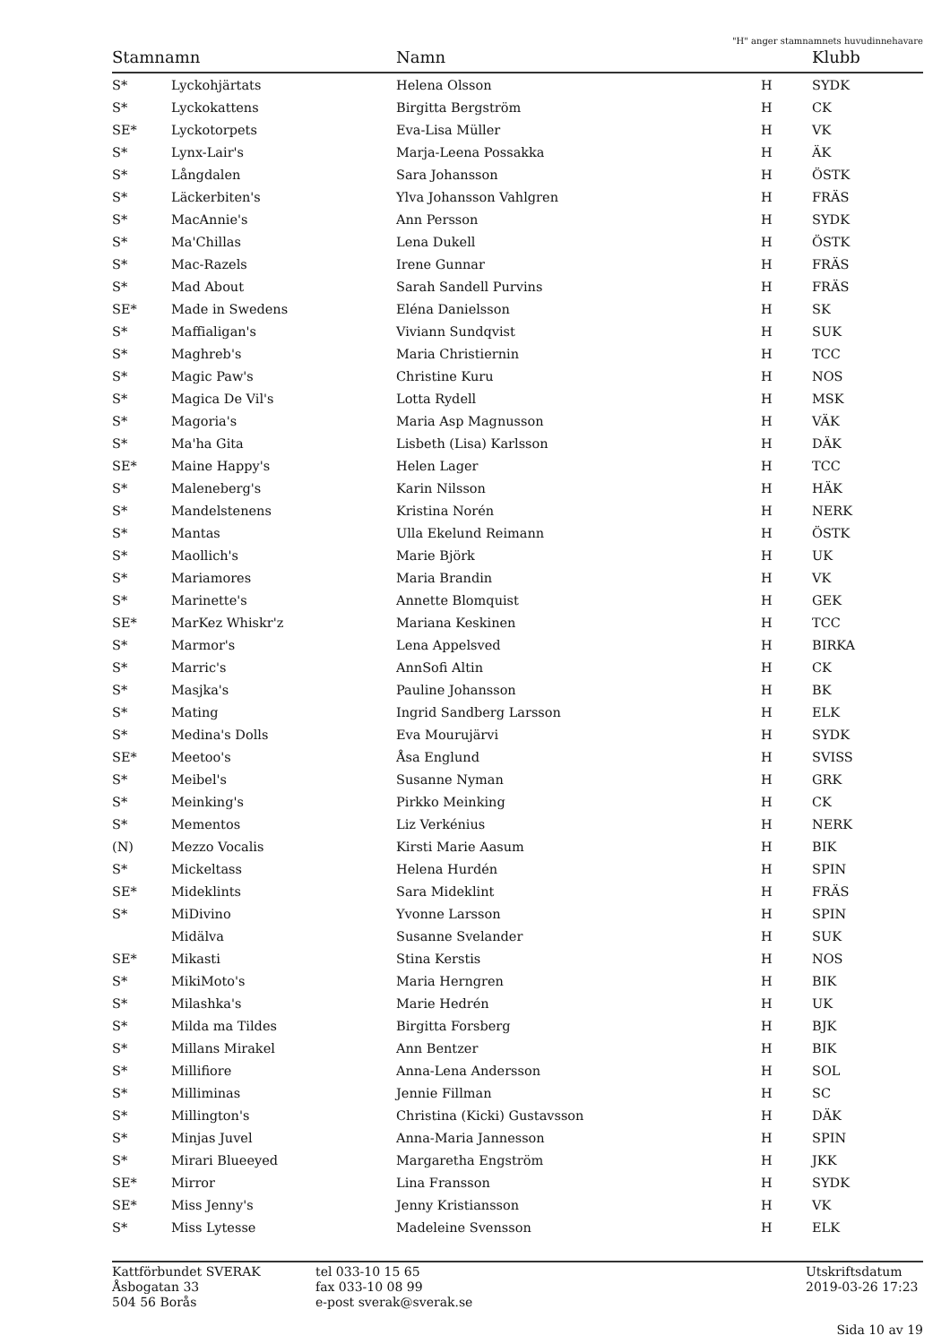"H" anger stamnamnets huvudinnehavare
| Stamnamn | | Namn | | Klubb |
| --- | --- | --- | --- | --- |
| S* | Lyckohjärtats | Helena Olsson | H | SYDK |
| S* | Lyckokattens | Birgitta Bergström | H | CK |
| SE* | Lyckotorpets | Eva-Lisa Müller | H | VK |
| S* | Lynx-Lair's | Marja-Leena Possakka | H | ÄK |
| S* | Långdalen | Sara Johansson | H | ÖSTK |
| S* | Läckerbiten's | Ylva Johansson Vahlgren | H | FRÄS |
| S* | MacAnnie's | Ann Persson | H | SYDK |
| S* | Ma'Chillas | Lena Dukell | H | ÖSTK |
| S* | Mac-Razels | Irene Gunnar | H | FRÄS |
| S* | Mad About | Sarah Sandell Purvins | H | FRÄS |
| SE* | Made in Swedens | Eléna Danielsson | H | SK |
| S* | Maffialigan's | Viviann Sundqvist | H | SUK |
| S* | Maghreb's | Maria Christiernin | H | TCC |
| S* | Magic Paw's | Christine Kuru | H | NOS |
| S* | Magica De Vil's | Lotta Rydell | H | MSK |
| S* | Magoria's | Maria Asp Magnusson | H | VÄK |
| S* | Ma'ha Gita | Lisbeth (Lisa) Karlsson | H | DÄK |
| SE* | Maine Happy's | Helen Lager | H | TCC |
| S* | Maleneberg's | Karin Nilsson | H | HÄK |
| S* | Mandelstenens | Kristina Norén | H | NERK |
| S* | Mantas | Ulla Ekelund Reimann | H | ÖSTK |
| S* | Maollich's | Marie Björk | H | UK |
| S* | Mariamores | Maria Brandin | H | VK |
| S* | Marinette's | Annette Blomquist | H | GEK |
| SE* | MarKez Whiskr'z | Mariana Keskinen | H | TCC |
| S* | Marmor's | Lena Appelsved | H | BIRKA |
| S* | Marric's | AnnSofi Altin | H | CK |
| S* | Masjka's | Pauline Johansson | H | BK |
| S* | Mating | Ingrid Sandberg Larsson | H | ELK |
| S* | Medina's Dolls | Eva Mourujärvi | H | SYDK |
| SE* | Meetoo's | Åsa Englund | H | SVISS |
| S* | Meibel's | Susanne Nyman | H | GRK |
| S* | Meinking's | Pirkko Meinking | H | CK |
| S* | Mementos | Liz Verkénius | H | NERK |
| (N) | Mezzo Vocalis | Kirsti Marie Aasum | H | BIK |
| S* | Mickeltass | Helena Hurdén | H | SPIN |
| SE* | Mideklints | Sara Mideklint | H | FRÄS |
| S* | MiDivino | Yvonne Larsson | H | SPIN |
| | Midälva | Susanne Svelander | H | SUK |
| SE* | Mikasti | Stina Kerstis | H | NOS |
| S* | MikiMoto's | Maria Herngren | H | BIK |
| S* | Milashka's | Marie Hedrén | H | UK |
| S* | Milda ma Tildes | Birgitta Forsberg | H | BJK |
| S* | Millans Mirakel | Ann Bentzer | H | BIK |
| S* | Millifiore | Anna-Lena Andersson | H | SOL |
| S* | Milliminas | Jennie Fillman | H | SC |
| S* | Millington's | Christina (Kicki) Gustavsson | H | DÄK |
| S* | Minjas Juvel | Anna-Maria Jannesson | H | SPIN |
| S* | Mirari Blueeyed | Margaretha Engström | H | JKK |
| SE* | Mirror | Lina Fransson | H | SYDK |
| SE* | Miss Jenny's | Jenny Kristiansson | H | VK |
| S* | Miss Lytesse | Madeleine Svensson | H | ELK |
Kattförbundet SVERAK
Åsbogatan 33
504 56 Borås
tel 033-10 15 65
fax 033-10 08 99
e-post sverak@sverak.se
Utskriftsdatum
2019-03-26 17:23
Sida 10 av 19